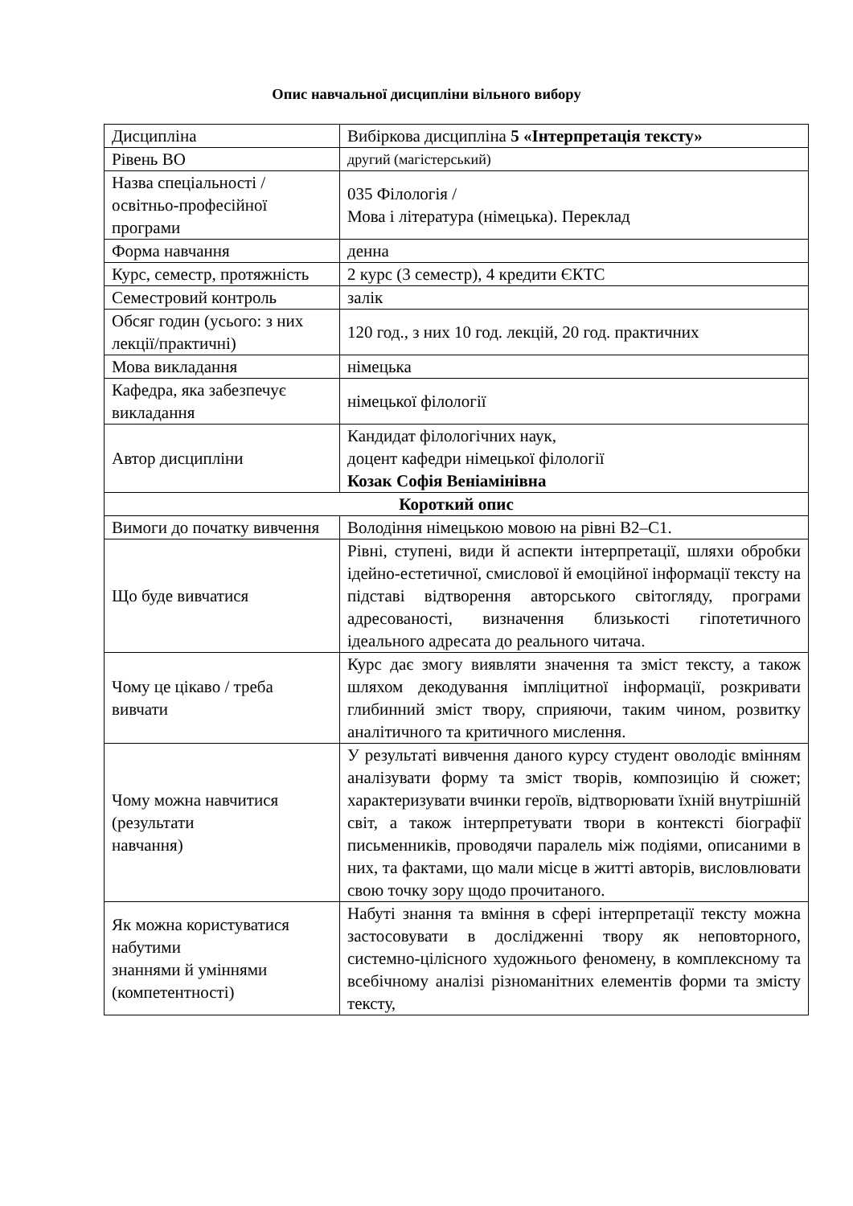Опис навчальної дисципліни вільного вибору
| Дисципліна | Вибіркова дисципліна 5 «Інтерпретація тексту» |
| Рівень ВО | другий (магістерський) |
| Назва спеціальності / освітньо-професійної програми | 035 Філологія / Мова і література (німецька). Переклад |
| Форма навчання | денна |
| Курс, семестр, протяжність | 2 курс (3 семестр), 4 кредити ЄКТС |
| Семестровий контроль | залік |
| Обсяг годин (усього: з них лекції/практичні) | 120 год., з них 10 год. лекцій, 20 год. практичних |
| Мова викладання | німецька |
| Кафедра, яка забезпечує викладання | німецької філології |
| Автор дисципліни | Кандидат філологічних наук, доцент кафедри німецької філології Козак Софія Веніамінівна |
| Короткий опис | |
| Вимоги до початку вивчення | Володіння німецькою мовою на рівні В2–С1. |
| Що буде вивчатися | Рівні, ступені, види й аспекти інтерпретації, шляхи обробки ідейно-естетичної, смислової й емоційної інформації тексту на підставі відтворення авторського світогляду, програми адресованості, визначення близькості гіпотетичного ідеального адресата до реального читача. |
| Чому це цікаво / треба вивчати | Курс дає змогу виявляти значення та зміст тексту, а також шляхом декодування імпліцитної інформації, розкривати глибинний зміст твору, сприяючи, таким чином, розвитку аналітичного та критичного мислення. |
| Чому можна навчитися (результати навчання) | У результаті вивчення даного курсу студент оволодіє вмінням аналізувати форму та зміст творів, композицію й сюжет; характеризувати вчинки героїв, відтворювати їхній внутрішній світ, а також інтерпретувати твори в контексті біографії письменників, проводячи паралель між подіями, описаними в них, та фактами, що мали місце в житті авторів, висловлювати свою точку зору щодо прочитаного. |
| Як можна користуватися набутими знаннями й уміннями (компетентності) | Набуті знання та вміння в сфері інтерпретації тексту можна застосовувати в дослідженні твору як неповторного, системно-цілісного художнього феномену, в комплексному та всебічному аналізі різноманітних елементів форми та змісту тексту, |